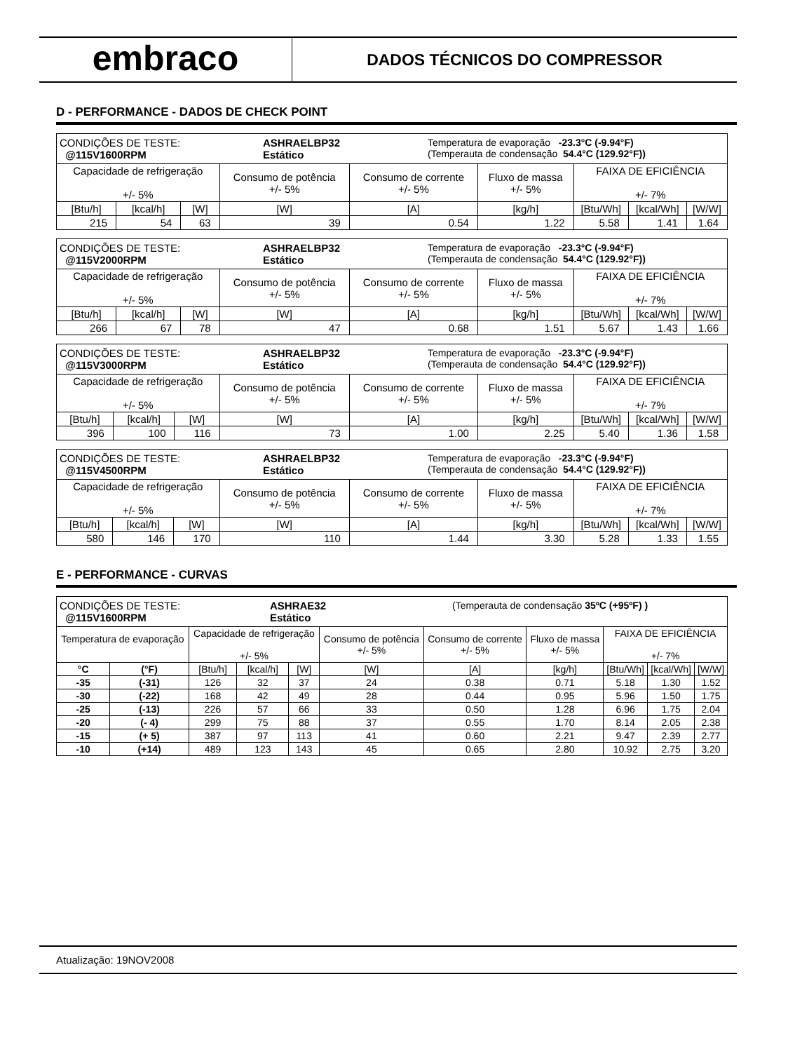embraco
DADOS TÉCNICOS DO COMPRESSOR
D - PERFORMANCE - DADOS DE CHECK POINT
| CONDIÇÕES DE TESTE: @115V1600RPM ASHRAELBP32 Estático Temperatura de evaporação -23.3°C (-9.94°F) (Temperauta de condensação 54.4°C (129.92°F)) | | | | | | | | |
| Capacidade de refrigeração +/- 5% | | | Consumo de potência +/- 5% | Consumo de corrente +/- 5% | Fluxo de massa +/- 5% | FAIXA DE EFICIÊNCIA +/- 7% | | |
| [Btu/h] | [kcal/h] | [W] | [W] | [A] | [kg/h] | [Btu/Wh] | [kcal/Wh] | [W/W] |
| 215 | 54 | 63 | 39 | 0.54 | 1.22 | 5.58 | 1.41 | 1.64 |
| CONDIÇÕES DE TESTE: @115V2000RPM ASHRAELBP32 Estático Temperatura de evaporação -23.3°C (-9.94°F) (Temperauta de condensação 54.4°C (129.92°F)) | | | | | | | | |
| Capacidade de refrigeração +/- 5% | | | Consumo de potência +/- 5% | Consumo de corrente +/- 5% | Fluxo de massa +/- 5% | FAIXA DE EFICIÊNCIA +/- 7% | | |
| [Btu/h] | [kcal/h] | [W] | [W] | [A] | [kg/h] | [Btu/Wh] | [kcal/Wh] | [W/W] |
| 266 | 67 | 78 | 47 | 0.68 | 1.51 | 5.67 | 1.43 | 1.66 |
| CONDIÇÕES DE TESTE: @115V3000RPM ASHRAELBP32 Estático Temperatura de evaporação -23.3°C (-9.94°F) (Temperauta de condensação 54.4°C (129.92°F)) | | | | | | | | |
| Capacidade de refrigeração +/- 5% | | | Consumo de potência +/- 5% | Consumo de corrente +/- 5% | Fluxo de massa +/- 5% | FAIXA DE EFICIÊNCIA +/- 7% | | |
| [Btu/h] | [kcal/h] | [W] | [W] | [A] | [kg/h] | [Btu/Wh] | [kcal/Wh] | [W/W] |
| 396 | 100 | 116 | 73 | 1.00 | 2.25 | 5.40 | 1.36 | 1.58 |
| CONDIÇÕES DE TESTE: @115V4500RPM ASHRAELBP32 Estático Temperatura de evaporação -23.3°C (-9.94°F) (Temperauta de condensação 54.4°C (129.92°F)) | | | | | | | | |
| Capacidade de refrigeração +/- 5% | | | Consumo de potência +/- 5% | Consumo de corrente +/- 5% | Fluxo de massa +/- 5% | FAIXA DE EFICIÊNCIA +/- 7% | | |
| [Btu/h] | [kcal/h] | [W] | [W] | [A] | [kg/h] | [Btu/Wh] | [kcal/Wh] | [W/W] |
| 580 | 146 | 170 | 110 | 1.44 | 3.30 | 5.28 | 1.33 | 1.55 |
E - PERFORMANCE - CURVAS
| CONDIÇÕES DE TESTE: @115V1600RPM ASHRAE32 Estático (Temperauta de condensação 35ºC (+95ºF) ) | | | | | | | | | | |
| Temperatura de evaporação | | Capacidade de refrigeração +/- 5% | | | Consumo de potência +/- 5% | Consumo de corrente +/- 5% | Fluxo de massa +/- 5% | FAIXA DE EFICIÊNCIA +/- 7% | | |
| °C | (°F) | [Btu/h] | [kcal/h] | [W] | [W] | [A] | [kg/h] | [Btu/Wh] | [kcal/Wh] | [W/W] |
| -35 | (-31) | 126 | 32 | 37 | 24 | 0.38 | 0.71 | 5.18 | 1.30 | 1.52 |
| -30 | (-22) | 168 | 42 | 49 | 28 | 0.44 | 0.95 | 5.96 | 1.50 | 1.75 |
| -25 | (-13) | 226 | 57 | 66 | 33 | 0.50 | 1.28 | 6.96 | 1.75 | 2.04 |
| -20 | (- 4) | 299 | 75 | 88 | 37 | 0.55 | 1.70 | 8.14 | 2.05 | 2.38 |
| -15 | (+ 5) | 387 | 97 | 113 | 41 | 0.60 | 2.21 | 9.47 | 2.39 | 2.77 |
| -10 | (+14) | 489 | 123 | 143 | 45 | 0.65 | 2.80 | 10.92 | 2.75 | 3.20 |
Atualização: 19NOV2008